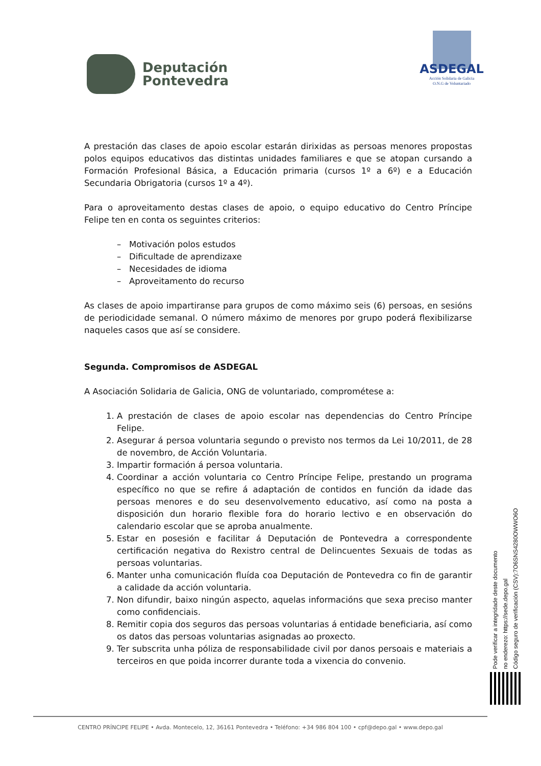Deputación
Pontevedra
ASDEGAL
Acción Solidaria de Galicia
O.N.G de Voluntariado
A prestación das clases de apoio escolar estarán dirixidas as persoas menores propostas polos equipos educativos das distintas unidades familiares e que se atopan cursando a Formación Profesional Básica, a Educación primaria (cursos 1º a 6º) e a Educación Secundaria Obrigatoria (cursos 1º a 4º).
Para o aproveitamento destas clases de apoio, o equipo educativo do Centro Príncipe Felipe ten en conta os seguintes criterios:
– Motivación polos estudos
– Dificultade de aprendizaxe
– Necesidades de idioma
– Aproveitamento do recurso
As clases de apoio impartiranse para grupos de como máximo seis (6) persoas, en sesións de periodicidade semanal. O número máximo de menores por grupo poderá flexibilizarse naqueles casos que así se considere.
Segunda. Compromisos de ASDEGAL
A Asociación Solidaria de Galicia, ONG de voluntariado, comprométese a:
1. A prestación de clases de apoio escolar nas dependencias do Centro Príncipe Felipe.
2. Asegurar á persoa voluntaria segundo o previsto nos termos da Lei 10/2011, de 28 de novembro, de Acción Voluntaria.
3. Impartir formación á persoa voluntaria.
4. Coordinar a acción voluntaria co Centro Príncipe Felipe, prestando un programa específico no que se refire á adaptación de contidos en función da idade das persoas menores e do seu desenvolvemento educativo, así como na posta a disposición dun horario flexible fora do horario lectivo e en observación do calendario escolar que se aproba anualmente.
5. Estar en posesión e facilitar á Deputación de Pontevedra a correspondente certificación negativa do Rexistro central de Delincuentes Sexuais de todas as persoas voluntarias.
6. Manter unha comunicación fluída coa Deputación de Pontevedra co fin de garantir a calidade da acción voluntaria.
7. Non difundir, baixo ningún aspecto, aquelas informacións que sexa preciso manter como confidenciais.
8. Remitir copia dos seguros das persoas voluntarias á entidade beneficiaria, así como os datos das persoas voluntarias asignadas ao proxecto.
9. Ter subscrita unha póliza de responsabilidade civil por danos persoais e materiais a terceiros en que poida incorrer durante toda a vixencia do convenio.
Pode verificar a integridade deste documento
no enderezo: https://sede.depo.gal
Código seguro de verificación (CSV):7O6SNS4280OWWO6O
CENTRO PRÍNCIPE FELIPE • Avda. Montecelo, 12, 36161 Pontevedra • Teléfono: +34 986 804 100 • cpf@depo.gal • www.depo.gal